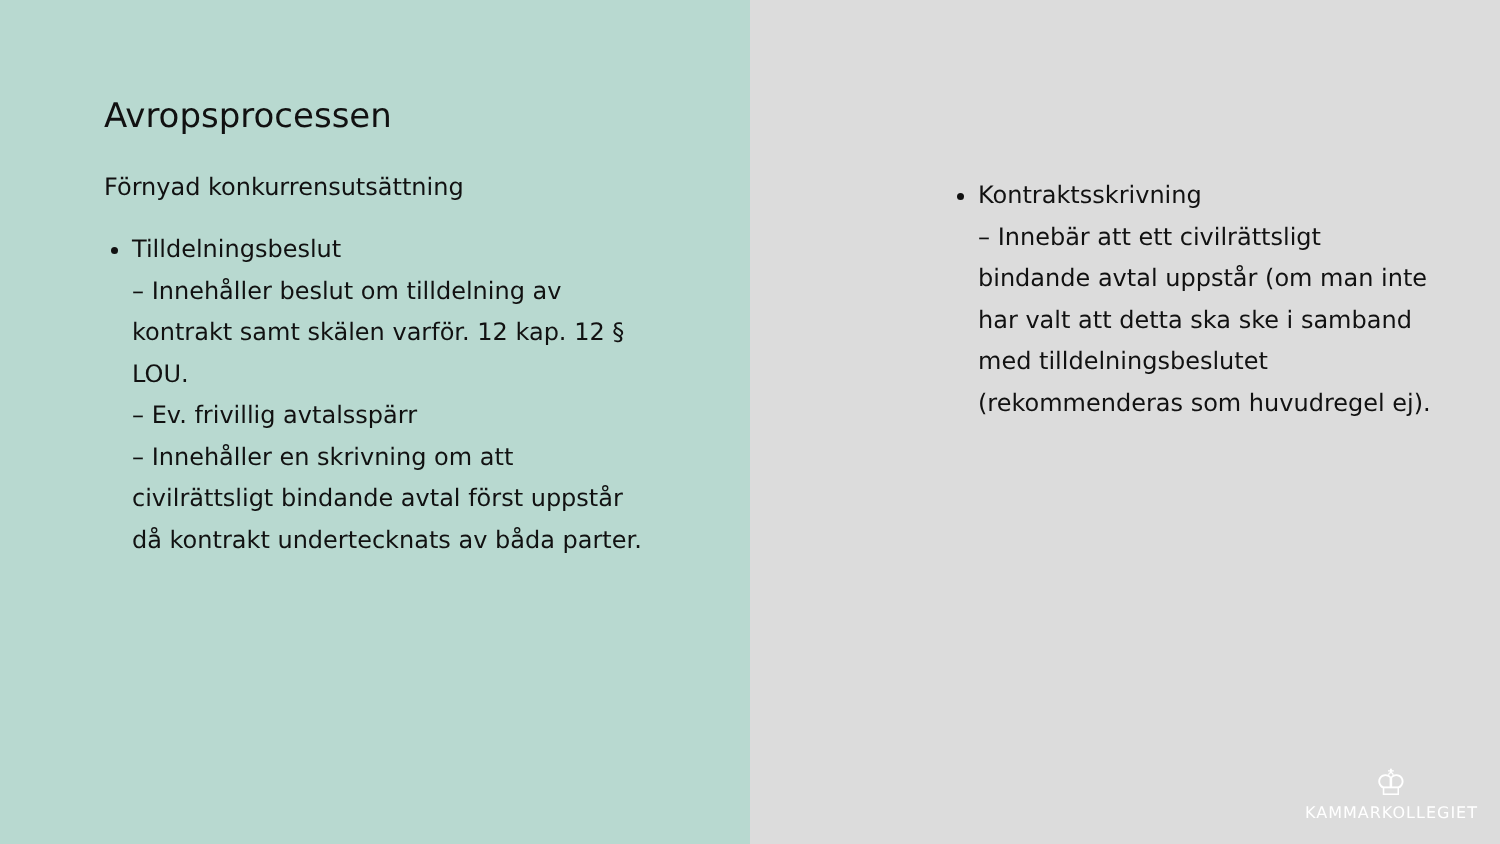Avropsprocessen
Förnyad konkurrensutsättning
Tilldelningsbeslut
– Innehåller beslut om tilldelning av kontrakt samt skälen varför. 12 kap. 12 § LOU.
– Ev. frivillig avtalsspärr
– Innehåller en skrivning om att civilrättsligt bindande avtal först uppstår då kontrakt undertecknats av båda parter.
Kontraktsskrivning
– Innebär att ett civilrättsligt bindande avtal uppstår (om man inte har valt att detta ska ske i samband med tilldelningsbeslutet (rekommenderas som huvudregel ej).
♔
KAMMARKOLLEGIET